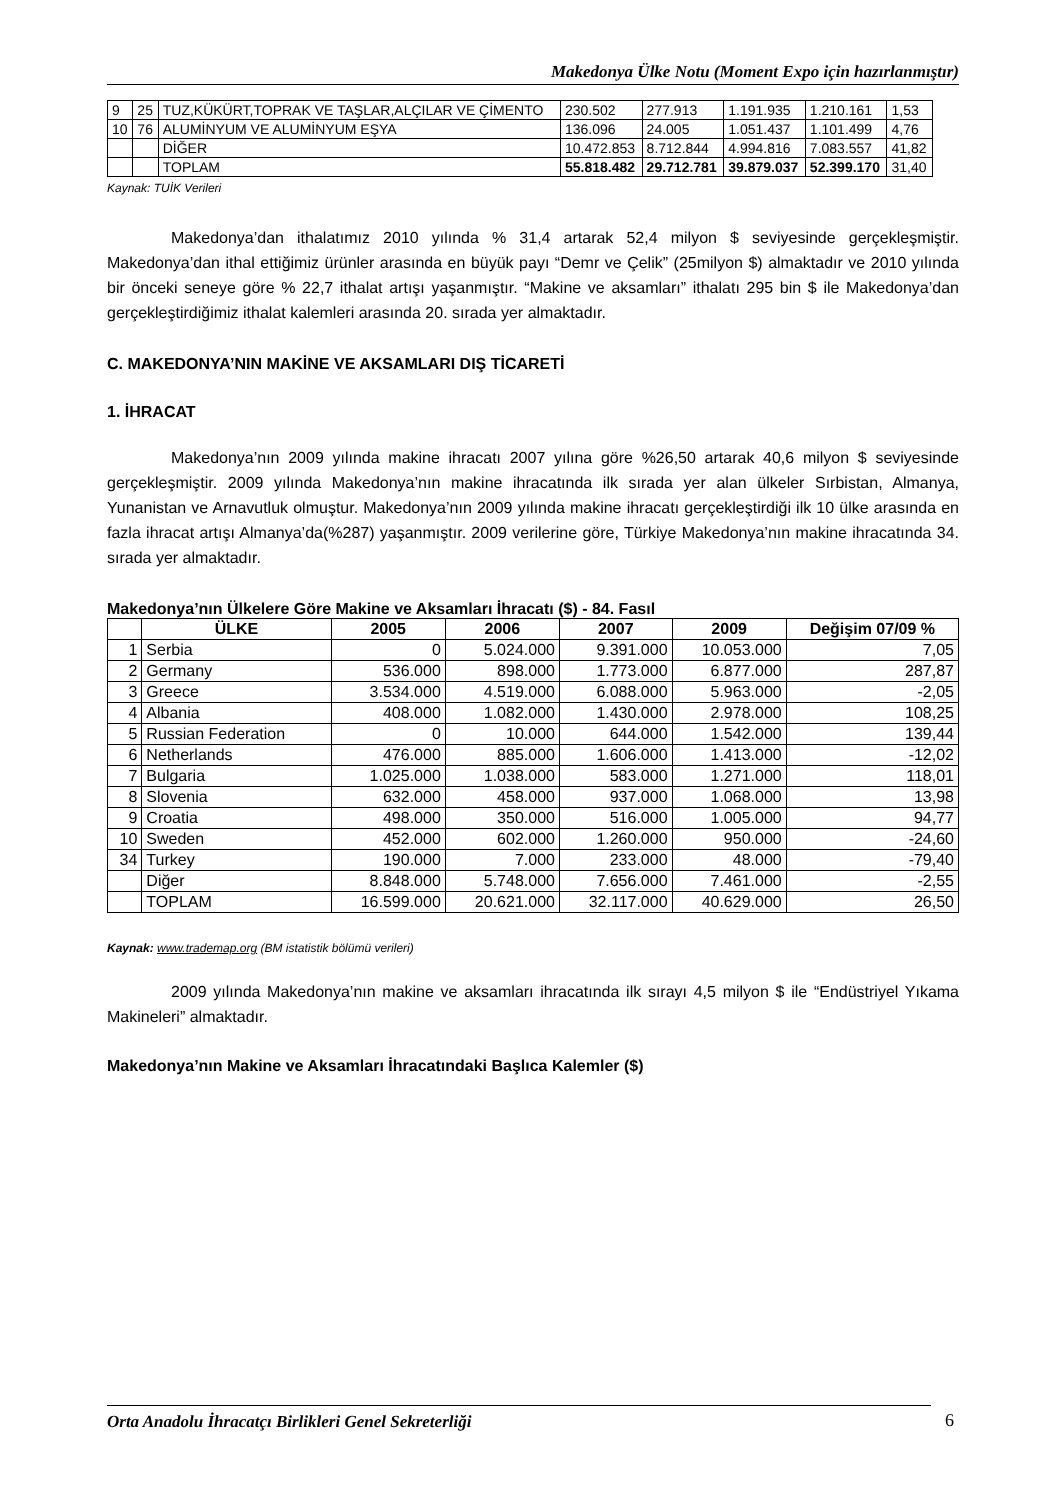Makedonya Ülke Notu (Moment Expo için hazırlanmıştır)
| 9 | 25 | TUZ,KÜKÜRT,TOPRAK VE TAŞLAR,ALÇILAR VE ÇİMENTO | 230.502 | 277.913 | 1.191.935 | 1.210.161 | 1,53 |
| 10 | 76 | ALUMİNYUM VE ALUMİNYUM EŞYA | 136.096 | 24.005 | 1.051.437 | 1.101.499 | 4,76 |
| | | DİĞER | 10.472.853 | 8.712.844 | 4.994.816 | 7.083.557 | 41,82 |
| | | TOPLAM | 55.818.482 | 29.712.781 | 39.879.037 | 52.399.170 | 31,40 |
Kaynak: TUİK Verileri
Makedonya’dan ithalatımız 2010 yılında % 31,4 artarak 52,4 milyon $ seviyesinde gerçekleşmiştir. Makedonya’dan ithal ettiğimiz ürünler arasında en büyük payı “Demr ve Çelik” (25milyon $) almaktadır ve 2010 yılında bir önceki seneye göre % 22,7 ithalat artışı yaşanmıştır. “Makine ve aksamları” ithalatı 295 bin $ ile Makedonya’dan gerçekleştirdiğimiz ithalat kalemleri arasında 20. sırada yer almaktadır.
C. MAKEDONYA’NIN MAKİNE VE AKSAMLARI DIŞ TİCARETİ
1. İHRACAT
Makedonya’nın 2009 yılında makine ihracatı 2007 yılına göre %26,50 artarak 40,6 milyon $ seviyesinde gerçekleşmiştir. 2009 yılında Makedonya’nın makine ihracatında ilk sırada yer alan ülkeler Sırbistan, Almanya, Yunanistan ve Arnavutluk olmuştur. Makedonya’nın 2009 yılında makine ihracatı gerçekleştirdiği ilk 10 ülke arasında en fazla ihracat artışı Almanya’da(%287) yaşanmıştır. 2009 verilerine göre, Türkiye Makedonya’nın makine ihracatında 34. sırada yer almaktadır.
Makedonya’nın Ülkelere Göre Makine ve Aksamları İhracatı ($) - 84. Fasıl
| | ÜLKE | 2005 | 2006 | 2007 | 2009 | Değişim 07/09 % |
| --- | --- | --- | --- | --- | --- | --- |
| 1 | Serbia | 0 | 5.024.000 | 9.391.000 | 10.053.000 | 7,05 |
| 2 | Germany | 536.000 | 898.000 | 1.773.000 | 6.877.000 | 287,87 |
| 3 | Greece | 3.534.000 | 4.519.000 | 6.088.000 | 5.963.000 | -2,05 |
| 4 | Albania | 408.000 | 1.082.000 | 1.430.000 | 2.978.000 | 108,25 |
| 5 | Russian Federation | 0 | 10.000 | 644.000 | 1.542.000 | 139,44 |
| 6 | Netherlands | 476.000 | 885.000 | 1.606.000 | 1.413.000 | -12,02 |
| 7 | Bulgaria | 1.025.000 | 1.038.000 | 583.000 | 1.271.000 | 118,01 |
| 8 | Slovenia | 632.000 | 458.000 | 937.000 | 1.068.000 | 13,98 |
| 9 | Croatia | 498.000 | 350.000 | 516.000 | 1.005.000 | 94,77 |
| 10 | Sweden | 452.000 | 602.000 | 1.260.000 | 950.000 | -24,60 |
| 34 | Turkey | 190.000 | 7.000 | 233.000 | 48.000 | -79,40 |
| | Diğer | 8.848.000 | 5.748.000 | 7.656.000 | 7.461.000 | -2,55 |
| | TOPLAM | 16.599.000 | 20.621.000 | 32.117.000 | 40.629.000 | 26,50 |
Kaynak: www.trademap.org (BM istatistik bölümü verileri)
2009 yılında Makedonya’nın makine ve aksamları ihracatında ilk sırayı 4,5 milyon $ ile “Endüstriyel Yıkama Makineleri” almaktadır.
Makedonya’nın Makine ve Aksamları İhracatındaki Başlıca Kalemler ($)
Orta Anadolu İhracatçı Birlikleri Genel Sekreterliği 6